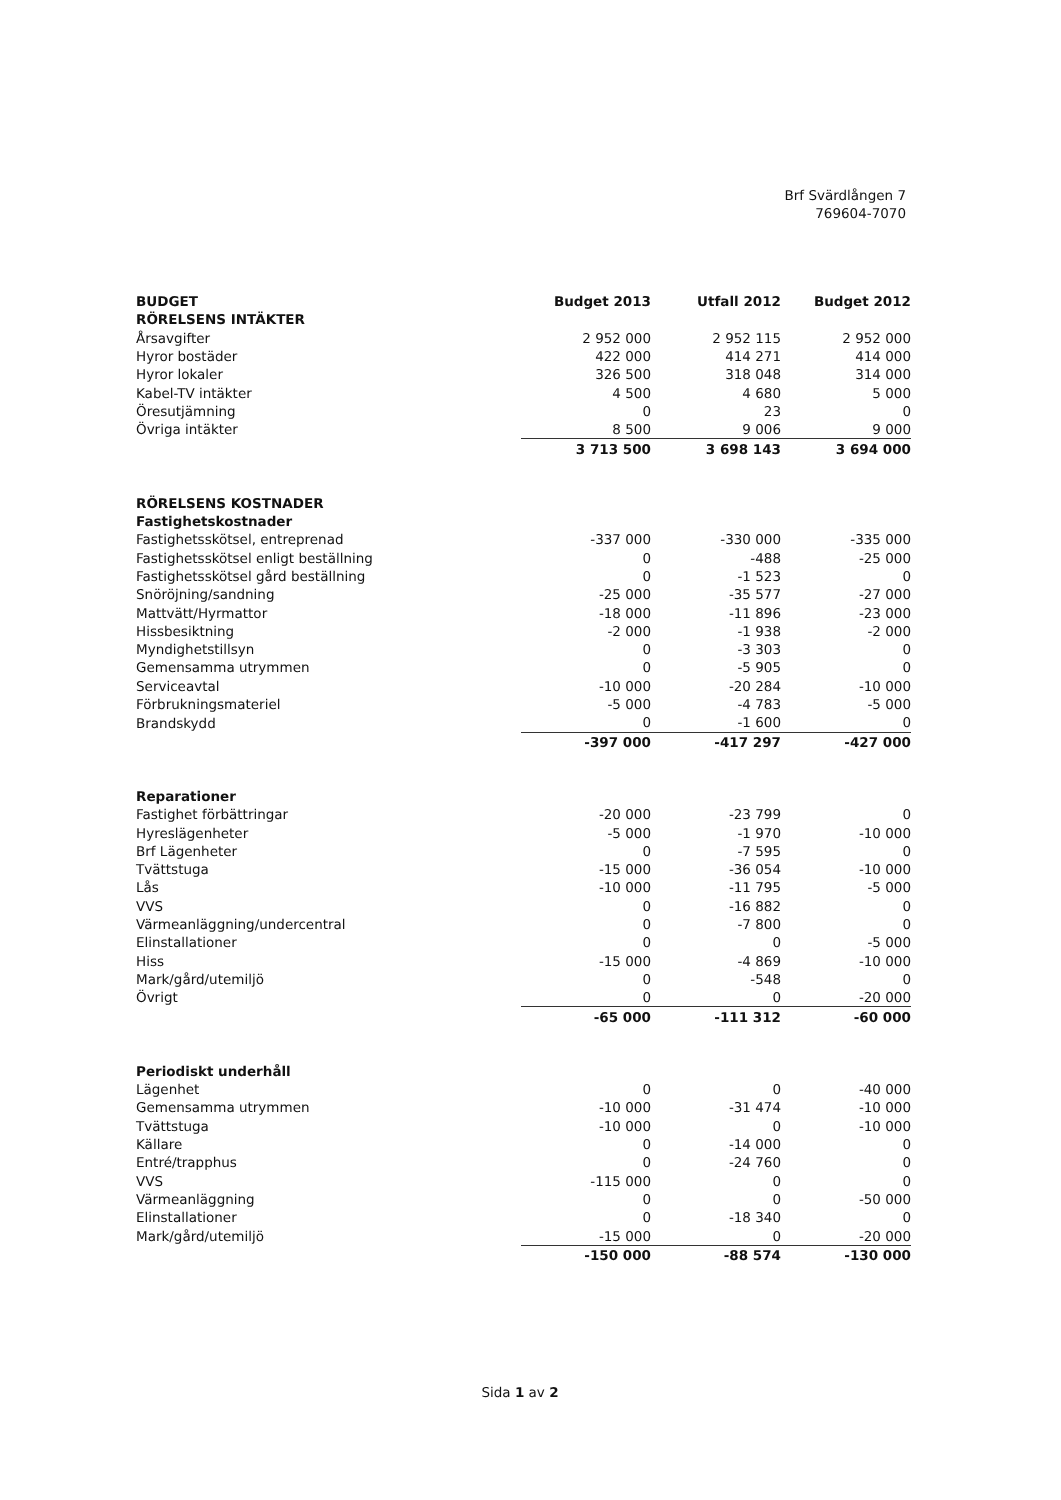Brf Svärdlången 7
769604-7070
| BUDGET | Budget 2013 | Utfall 2012 | Budget 2012 |
| --- | --- | --- | --- |
| RÖRELSENS INTÄKTER | | | |
| Årsavgifter | 2 952 000 | 2 952 115 | 2 952 000 |
| Hyror bostäder | 422 000 | 414 271 | 414 000 |
| Hyror lokaler | 326 500 | 318 048 | 314 000 |
| Kabel-TV intäkter | 4 500 | 4 680 | 5 000 |
| Öresutjämning | 0 | 23 | 0 |
| Övriga intäkter | 8 500 | 9 006 | 9 000 |
| | 3 713 500 | 3 698 143 | 3 694 000 |
| RÖRELSENS KOSTNADER | | | |
| Fastighetskostnader | | | |
| Fastighetsskötsel, entreprenad | -337 000 | -330 000 | -335 000 |
| Fastighetsskötsel enligt beställning | 0 | -488 | -25 000 |
| Fastighetsskötsel gård beställning | 0 | -1 523 | 0 |
| Snöröjning/sandning | -25 000 | -35 577 | -27 000 |
| Mattvätt/Hyrmattor | -18 000 | -11 896 | -23 000 |
| Hissbesiktning | -2 000 | -1 938 | -2 000 |
| Myndighetstillsyn | 0 | -3 303 | 0 |
| Gemensamma utrymmen | 0 | -5 905 | 0 |
| Serviceavtal | -10 000 | -20 284 | -10 000 |
| Förbrukningsmateriel | -5 000 | -4 783 | -5 000 |
| Brandskydd | 0 | -1 600 | 0 |
| | -397 000 | -417 297 | -427 000 |
| Reparationer | | | |
| Fastighet förbättringar | -20 000 | -23 799 | 0 |
| Hyreslägenheter | -5 000 | -1 970 | -10 000 |
| Brf Lägenheter | 0 | -7 595 | 0 |
| Tvättstuga | -15 000 | -36 054 | -10 000 |
| Lås | -10 000 | -11 795 | -5 000 |
| VVS | 0 | -16 882 | 0 |
| Värmeanläggning/undercentral | 0 | -7 800 | 0 |
| Elinstallationer | 0 | 0 | -5 000 |
| Hiss | -15 000 | -4 869 | -10 000 |
| Mark/gård/utemiljö | 0 | -548 | 0 |
| Övrigt | 0 | 0 | -20 000 |
| | -65 000 | -111 312 | -60 000 |
| Periodiskt underhåll | | | |
| Lägenhet | 0 | 0 | -40 000 |
| Gemensamma utrymmen | -10 000 | -31 474 | -10 000 |
| Tvättstuga | -10 000 | 0 | -10 000 |
| Källare | 0 | -14 000 | 0 |
| Entré/trapphus | 0 | -24 760 | 0 |
| VVS | -115 000 | 0 | 0 |
| Värmeanläggning | 0 | 0 | -50 000 |
| Elinstallationer | 0 | -18 340 | 0 |
| Mark/gård/utemiljö | -15 000 | 0 | -20 000 |
| | -150 000 | -88 574 | -130 000 |
Sida 1 av 2